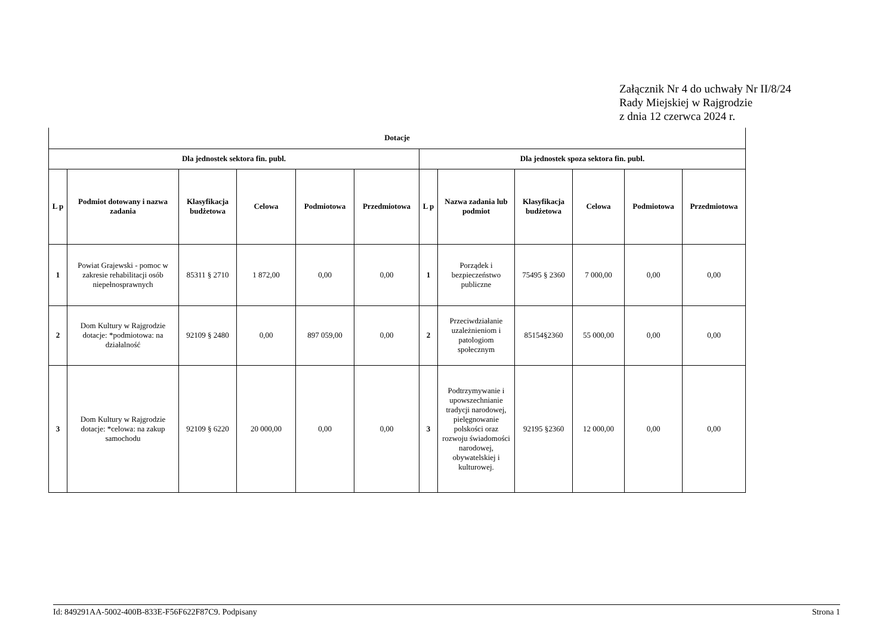Załącznik Nr 4 do uchwały Nr II/8/24
Rady Miejskiej w Rajgrodzie
z dnia 12 czerwca 2024 r.
| Dotacje | | | | | | | | | | | |
| --- | --- | --- | --- | --- | --- | --- | --- | --- | --- | --- | --- |
| Dla jednostek sektora fin. publ. | | | | | | Dla jednostek spoza sektora fin. publ. | | | | | |
| L p | Podmiot dotowany i nazwa zadania | Klasyfikacja budżetowa | Celowa | Podmiotowa | Przedmiotowa | L p | Nazwa zadania lub podmiot | Klasyfikacja budżetowa | Celowa | Podmiotowa | Przedmiotowa |
| 1 | Powiat Grajewski - pomoc w zakresie rehabilitacji osób niepełnosprawnych | 85311 § 2710 | 1 872,00 | 0,00 | 0,00 | 1 | Porządek i bezpieczeństwo publiczne | 75495 § 2360 | 7 000,00 | 0,00 | 0,00 |
| 2 | Dom Kultury w Rajgrodzie dotacje: *podmiotowa: na działalność | 92109 § 2480 | 0,00 | 897 059,00 | 0,00 | 2 | Przeciwdziałanie uzależnieniom i patologiom społecznym | 85154§2360 | 55 000,00 | 0,00 | 0,00 |
| 3 | Dom Kultury w Rajgrodzie dotacje: *celowa: na zakup samochodu | 92109 § 6220 | 20 000,00 | 0,00 | 0,00 | 3 | Podtrzymywanie i upowszechnianie tradycji narodowej, pielęgnowanie polskości oraz rozwoju świadomości narodowej, obywatelskiej i kulturowej. | 92195 §2360 | 12 000,00 | 0,00 | 0,00 |
Id: 849291AA-5002-400B-833E-F56F622F87C9. Podpisany Strona 1